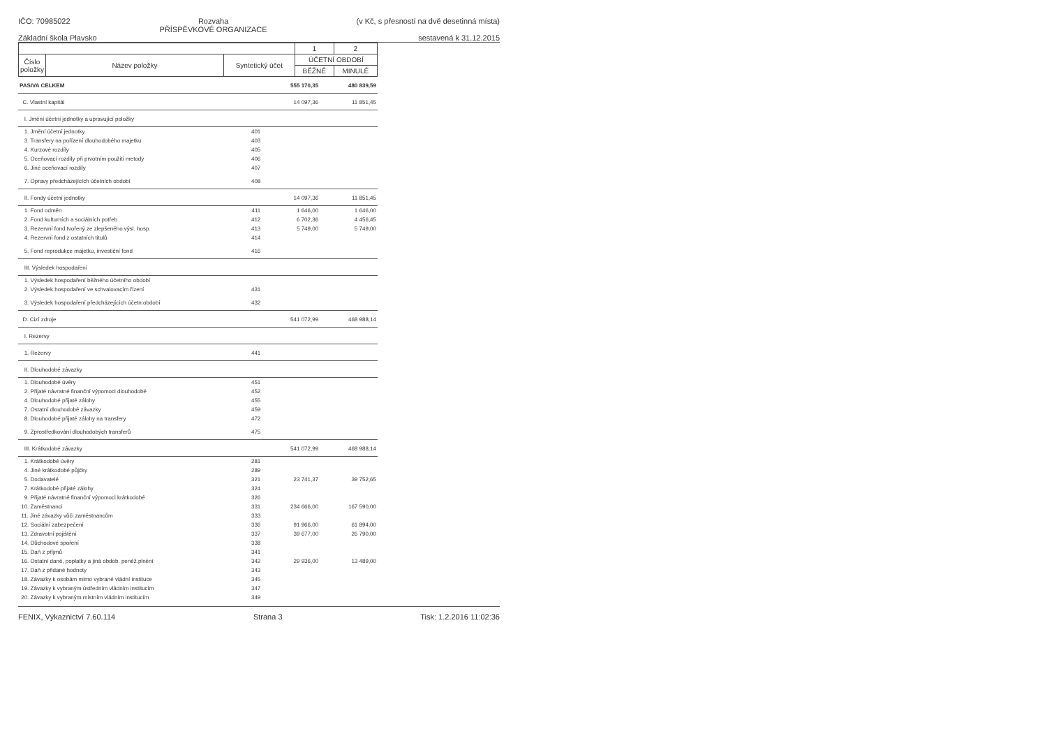IČO: 70985022 Rozvaha
PŘÍSPĚVKOVÉ ORGANIZACE (v Kč, s přesností na dvě desetinná místa)
Základní škola Plavsko sestavená k 31.12.2015
| | | | 1 | 2 |
| --- | --- | --- | --- | --- |
| Číslo položky | Název položky | Syntetický účet | ÚČETNÍ OBDOBÍ | |
| | | | BĚŽNÉ | MINULÉ |
| PASIVA CELKEM | | 555 170,35 | 480 839,59 |
| C. Vlastní kapitál | | 14 097,36 | 11 851,45 |
| I. Jmění účetní jednotky a upravující položky | | | |
| 1. Jmění účetní jednotky | 401 | | |
| 3. Transfery na pořízení dlouhodobého majetku | 403 | | |
| 4. Kurzové rozdíly | 405 | | |
| 5. Oceňovací rozdíly při prvotním použití metody | 406 | | |
| 6. Jiné oceňovací rozdíly | 407 | | |
| 7. Opravy předcházejících účetních období | 408 | | |
| II. Fondy účetní jednotky | | 14 097,36 | 11 851,45 |
| 1. Fond odměn | 411 | 1 646,00 | 1 646,00 |
| 2. Fond kulturních a sociálních potřeb | 412 | 6 702,36 | 4 456,45 |
| 3. Rezervní fond tvořený ze zlepšeného výsl. hosp. | 413 | 5 749,00 | 5 749,00 |
| 4. Rezervní fond z ostatních titulů | 414 | | |
| 5. Fond reprodukce majetku, investiční fond | 416 | | |
| III. Výsledek hospodaření | | | |
| 1. Výsledek hospodaření běžného účetního období | | | |
| 2. Výsledek hospodaření ve schvalovacím řízení | 431 | | |
| 3. Výsledek hospodaření předcházejících účetn.období | 432 | | |
| D. Cizí zdroje | | 541 072,99 | 468 988,14 |
| I. Rezervy | | | |
| 1. Rezervy | 441 | | |
| II. Dlouhodobé závazky | | | |
| 1. Dlouhodobé úvěry | 451 | | |
| 2. Přijaté návratné finanční výpomoci dlouhodobé | 452 | | |
| 4. Dlouhodobé přijaté zálohy | 455 | | |
| 7. Ostatní dlouhodobé závazky | 459 | | |
| 8. Dlouhodobé přijaté zálohy na transfery | 472 | | |
| 9. Zprostředkování dlouhodobých transferů | 475 | | |
| III. Krátkodobé závazky | | 541 072,99 | 468 988,14 |
| 1. Krátkodobé úvěry | 281 | | |
| 4. Jiné krátkodobé půjčky | 289 | | |
| 5. Dodavatelé | 321 | 23 741,37 | 39 752,65 |
| 7. Krátkodobé přijaté zálohy | 324 | | |
| 9. Přijaté návratné finanční výpomoci krátkodobé | 326 | | |
| 10. Zaměstnanci | 331 | 234 666,00 | 167 590,00 |
| 11. Jiné závazky vůči zaměstnancům | 333 | | |
| 12. Sociální zabezpečení | 336 | 91 966,00 | 61 894,00 |
| 13. Zdravotní pojištění | 337 | 39 677,00 | 26 790,00 |
| 14. Důchodové spoření | 338 | | |
| 15. Daň z příjmů | 341 | | |
| 16. Ostatní daně, poplatky a jiná obdob. peněž.plnění | 342 | 29 936,00 | 13 489,00 |
| 17. Daň z přidané hodnoty | 343 | | |
| 18. Závazky k osobám mimo vybrané vládní instituce | 345 | | |
| 19. Závazky k vybraným ústředním vládním institucím | 347 | | |
| 20. Závazky k vybraným místním vládním institucím | 349 | | |
FENIX, Výkaznictví 7.60.114 Strana 3 Tisk: 1.2.2016 11:02:36